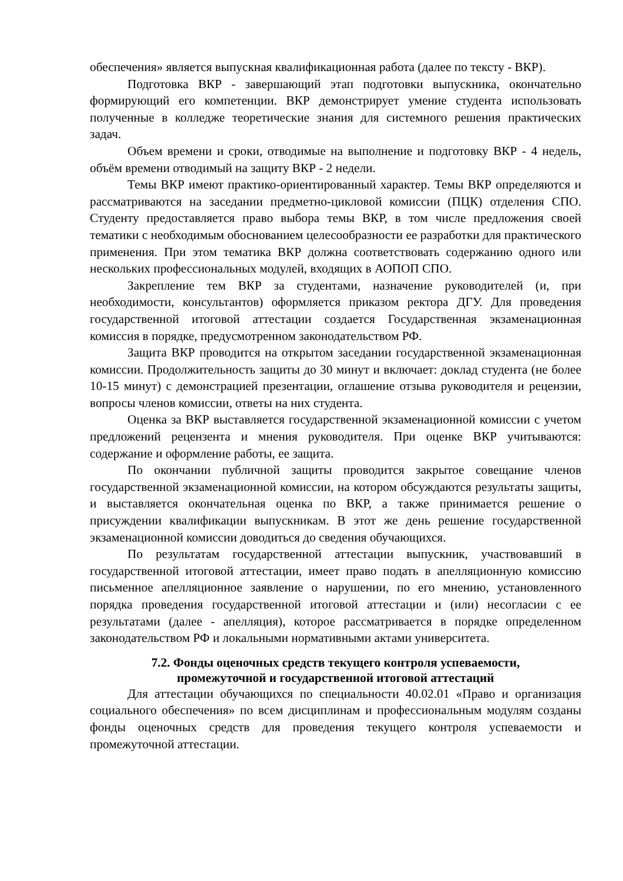обеспечения» является выпускная квалификационная работа (далее по тексту - ВКР).
Подготовка ВКР - завершающий этап подготовки выпускника, окончательно формирующий его компетенции. ВКР демонстрирует умение студента использовать полученные в колледже теоретические знания для системного решения практических задач.
Объем времени и сроки, отводимые на выполнение и подготовку ВКР - 4 недель, объём времени отводимый на защиту ВКР - 2 недели.
Темы ВКР имеют практико-ориентированный характер. Темы ВКР определяются и рассматриваются на заседании предметно-цикловой комиссии (ПЦК) отделения СПО. Студенту предоставляется право выбора темы ВКР, в том числе предложения своей тематики с необходимым обоснованием целесообразности ее разработки для практического применения. При этом тематика ВКР должна соответствовать содержанию одного или нескольких профессиональных модулей, входящих в АОПОП СПО.
Закрепление тем ВКР за студентами, назначение руководителей (и, при необходимости, консультантов) оформляется приказом ректора ДГУ. Для проведения государственной итоговой аттестации создается Государственная экзаменационная комиссия в порядке, предусмотренном законодательством РФ.
Защита ВКР проводится на открытом заседании государственной экзаменационная комиссии. Продолжительность защиты до 30 минут и включает: доклад студента (не более 10-15 минут) с демонстрацией презентации, оглашение отзыва руководителя и рецензии, вопросы членов комиссии, ответы на них студента.
Оценка за ВКР выставляется государственной экзаменационной комиссии с учетом предложений рецензента и мнения руководителя. При оценке ВКР учитываются: содержание и оформление работы, ее защита.
По окончании публичной защиты проводится закрытое совещание членов государственной экзаменационной комиссии, на котором обсуждаются результаты защиты, и выставляется окончательная оценка по ВКР, а также принимается решение о присуждении квалификации выпускникам. В этот же день решение государственной экзаменационной комиссии доводиться до сведения обучающихся.
По результатам государственной аттестации выпускник, участвовавший в государственной итоговой аттестации, имеет право подать в апелляционную комиссию письменное апелляционное заявление о нарушении, по его мнению, установленного порядка проведения государственной итоговой аттестации и (или) несогласии с ее результатами (далее - апелляция), которое рассматривается в порядке определенном законодательством РФ и локальными нормативными актами университета.
7.2. Фонды оценочных средств текущего контроля успеваемости,
промежуточной и государственной итоговой аттестаций
Для аттестации обучающихся по специальности 40.02.01 «Право и организация социального обеспечения» по всем дисциплинам и профессиональным модулям созданы фонды оценочных средств для проведения текущего контроля успеваемости и промежуточной аттестации.